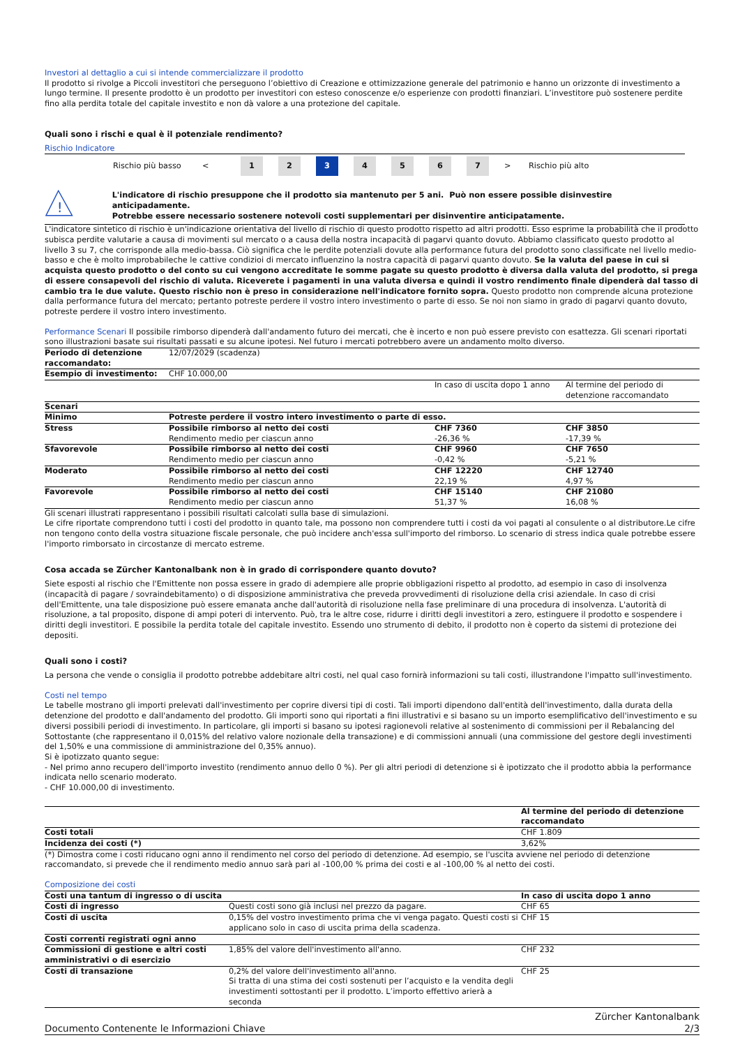Investori al dettaglio a cui si intende commercializzare il prodotto
Il prodotto si rivolge a Piccoli investitori che perseguono l’obiettivo di Creazione e ottimizzazione generale del patrimonio e hanno un orizzonte di investimento a lungo termine. Il presente prodotto è un prodotto per investitori con esteso conoscenze e/o esperienze con prodotti finanziari. L’investitore può sostenere perdite fino alla perdita totale del capitale investito e non dà valore a una protezione del capitale.
Quali sono i rischi e qual è il potenziale rendimento?
Rischio Indicatore
Rischio più basso <
1 2 3 4 5 6 7
> Rischio più alto
!
L'indicatore di rischio presuppone che il prodotto sia mantenuto per 5 ani. Può non essere possible disinvestire anticipadamente.
Potrebbe essere necessario sostenere notevoli costi supplementari per disinventire anticipatamente.
L'indicatore sintetico di rischio è un'indicazione orientativa del livello di rischio di questo prodotto rispetto ad altri prodotti. Esso esprime la probabilità che il prodotto subisca perdite valutarie a causa di movimenti sul mercato o a causa della nostra incapacità di pagarvi quanto dovuto. Abbiamo classificato questo prodotto al livello 3 su 7, che corrisponde alla medio-bassa. Ciò significa che le perdite potenziali dovute alla performance futura del prodotto sono classificate nel livello medio-basso e che è molto improbabileche le cattive condizioi di mercato influenzino la nostra capacità di pagarvi quanto dovuto. Se la valuta del paese in cui si acquista questo prodotto o del conto su cui vengono accreditate le somme pagate su questo prodotto è diversa dalla valuta del prodotto, si prega di essere consapevoli del rischio di valuta. Riceverete i pagamenti in una valuta diversa e quindi il vostro rendimento finale dipenderà dal tasso di cambio tra le due valute. Questo rischio non è preso in considerazione nell'indicatore fornito sopra. Questo prodotto non comprende alcuna protezione dalla performance futura del mercato; pertanto potreste perdere il vostro intero investimento o parte di esso. Se noi non siamo in grado di pagarvi quanto dovuto, potreste perdere il vostro intero investimento.
Performance Scenari Il possibile rimborso dipenderà dall'andamento futuro dei mercati, che è incerto e non può essere previsto con esattezza. Gli scenari riportati sono illustrazioni basate sui risultati passati e su alcune ipotesi. Nel futuro i mercati potrebbero avere un andamento molto diverso.
| Periodo di detenzione raccomandato: | 12/07/2029 (scadenza) | | |
| Esempio di investimento: | CHF 10.000,00 | | |
| | | In caso di uscita dopo 1 anno | Al termine del periodo di detenzione raccomandato |
| Scenari | | | |
| Minimo | Potreste perdere il vostro intero investimento o parte di esso. | | |
| Stress | Possibile rimborso al netto dei costi Rendimento medio per ciascun anno | CHF 7360 -26,36 % | CHF 3850 -17,39 % |
| Sfavorevole | Possibile rimborso al netto dei costi Rendimento medio per ciascun anno | CHF 9960 -0,42 % | CHF 7650 -5,21 % |
| Moderato | Possibile rimborso al netto dei costi Rendimento medio per ciascun anno | CHF 12220 22,19 % | CHF 12740 4,97 % |
| Favorevole | Possibile rimborso al netto dei costi Rendimento medio per ciascun anno | CHF 15140 51,37 % | CHF 21080 16,08 % |
Gli scenari illustrati rappresentano i possibili risultati calcolati sulla base di simulazioni.
Le cifre riportate comprendono tutti i costi del prodotto in quanto tale, ma possono non comprendere tutti i costi da voi pagati al consulente o al distributore.Le cifre non tengono conto della vostra situazione fiscale personale, che può incidere anch'essa sull'importo del rimborso. Lo scenario di stress indica quale potrebbe essere l'importo rimborsato in circostanze di mercato estreme.
Cosa accada se Zürcher Kantonalbank non è in grado di corrispondere quanto dovuto?
Siete esposti al rischio che l'Emittente non possa essere in grado di adempiere alle proprie obbligazioni rispetto al prodotto, ad esempio in caso di insolvenza (incapacità di pagare / sovraindebitamento) o di disposizione amministrativa che preveda provvedimenti di risoluzione della crisi aziendale. In caso di crisi dell'Emittente, una tale disposizione può essere emanata anche dall'autorità di risoluzione nella fase preliminare di una procedura di insolvenza. L'autorità di risoluzione, a tal proposito, dispone di ampi poteri di intervento. Può, tra le altre cose, ridurre i diritti degli investitori a zero, estinguere il prodotto e sospendere i diritti degli investitori. E possibile la perdita totale del capitale investito. Essendo uno strumento di debito, il prodotto non è coperto da sistemi di protezione dei depositi.
Quali sono i costi?
La persona che vende o consiglia il prodotto potrebbe addebitare altri costi, nel qual caso fornirà informazioni su tali costi, illustrandone l'impatto sull'investimento.
Costi nel tempo
Le tabelle mostrano gli importi prelevati dall'investimento per coprire diversi tipi di costi. Tali importi dipendono dall'entità dell'investimento, dalla durata della detenzione del prodotto e dall'andamento del prodotto. Gli importi sono qui riportati a fini illustrativi e si basano su un importo esemplificativo dell'investimento e su diversi possibili periodi di investimento. In particolare, gli importi si basano su ipotesi ragionevoli relative al sostenimento di commissioni per il Rebalancing del Sottostante (che rappresentano il 0,015% del relativo valore nozionale della transazione) e di commissioni annuali (una commissione del gestore degli investimenti del 1,50% e una commissione di amministrazione del 0,35% annuo).
Si è ipotizzato quanto segue:
- Nel primo anno recupero dell'importo investito (rendimento annuo dello 0 %). Per gli altri periodi di detenzione si è ipotizzato che il prodotto abbia la performance indicata nello scenario moderato.
- CHF 10.000,00 di investimento.
| | Al termine del periodo di detenzione raccomandato |
| Costi totali | CHF 1.809 |
| Incidenza dei costi (*) | 3,62% |
(*) Dimostra come i costi riducano ogni anno il rendimento nel corso del periodo di detenzione. Ad esempio, se l'uscita avviene nel periodo di detenzione raccomandato, si prevede che il rendimento medio annuo sarà pari al -100,00 % prima dei costi e al -100,00 % al netto dei costi.
Composizione dei costi
| Costi una tantum di ingresso o di uscita | | In caso di uscita dopo 1 anno |
| Costi di ingresso | Questi costi sono già inclusi nel prezzo da pagare. | CHF 65 |
| Costi di uscita | 0,15% del vostro investimento prima che vi venga pagato. Questi costi si applicano solo in caso di uscita prima della scadenza. | CHF 15 |
| Costi correnti registrati ogni anno | | |
| Commissioni di gestione e altri costi amministrativi o di esercizio | 1,85% del valore dell'investimento all'anno. | CHF 232 |
| Costi di transazione | 0,2% del valore dell'investimento all'anno. Si tratta di una stima dei costi sostenuti per l’acquisto e la vendita degli investimenti sottostanti per il prodotto. L’importo effettivo arierà a seconda | CHF 25 |
Documento Contenente le Informazioni Chiave Zürcher Kantonalbank
2/3